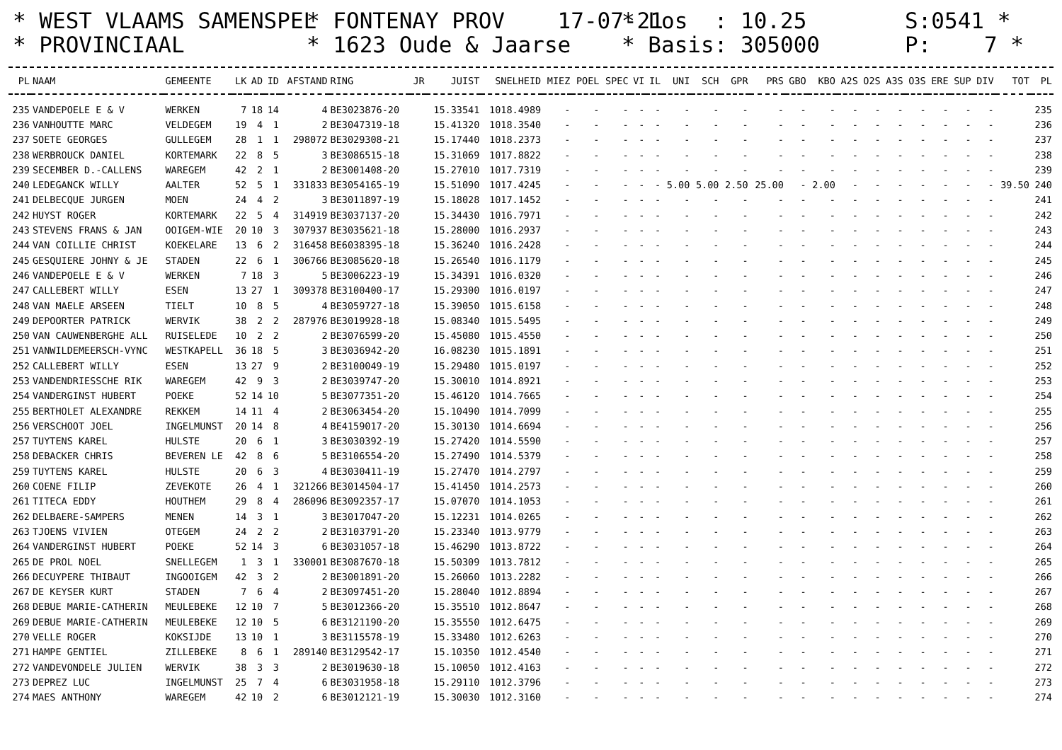* WEST VLAAMS SAMENSPEL * FONTENAY PROV 17-07-21 * Los : 10.25 S:0541 *
* PROVINCIAAL * 1623 Oude & Jaarse * Basis: 305000 P: 7 *
| PL | NAAM | GEMEENTE | LK | AD | ID | AFSTAND | RING | JR | JUIST | SNELHEID | MIEZ | POEL | SPEC | VI | IL | UNI | SCH | GPR | PRS | GBO | KBO | A2S | O2S | A3S | O3S | ERE | SUP | DIV | TOT | PL |
| --- | --- | --- | --- | --- | --- | --- | --- | --- | --- | --- | --- | --- | --- | --- | --- | --- | --- | --- | --- | --- | --- | --- | --- | --- | --- | --- | --- | --- | --- | --- |
| 235 | VANDEPOELE E & V | WERKEN | 7 | 18 | 14 | 4 | BE3023876-20 | | 15.33541 | 1018.4989 | - | - | - | - | - | - | - | - | - | - | - | - | - | - | - | - | - | - | | 235 |
| 236 | VANHOUTTE MARC | VELDEGEM | 19 | 4 | 1 | 2 | BE3047319-18 | | 15.41320 | 1018.3540 | - | - | - | - | - | - | - | - | - | - | - | - | - | - | - | - | - | - | | 236 |
| 237 | SOETE GEORGES | GULLEGEM | 28 | 1 | 1 | 298072 | BE3029308-21 | | 15.17440 | 1018.2373 | - | - | - | - | - | - | - | - | - | - | - | - | - | - | - | - | - | - | | 237 |
| 238 | WERBROUCK DANIEL | KORTEMARK | 22 | 8 | 5 | 3 | BE3086515-18 | | 15.31069 | 1017.8822 | - | - | - | - | - | - | - | - | - | - | - | - | - | - | - | - | - | - | | 238 |
| 239 | SECEMBER D.-CALLENS | WAREGEM | 42 | 2 | 1 | 2 | BE3001408-20 | | 15.27010 | 1017.7319 | - | - | - | - | - | - | - | - | - | - | - | - | - | - | - | - | - | - | | 239 |
| 240 | LEDEGANCK WILLY | AALTER | 52 | 5 | 1 | 331833 | BE3054165-19 | | 15.51090 | 1017.4245 | - | - | - | - | - | 5.00 | 5.00 | 2.50 | 25.00 | - | 2.00 | - | - | - | - | - | - | - | 39.50 | 240 |
| 241 | DELBECQUE JURGEN | MOEN | 24 | 4 | 2 | 3 | BE3011897-19 | | 15.18028 | 1017.1452 | - | - | - | - | - | - | - | - | - | - | - | - | - | - | - | - | - | - | | 241 |
| 242 | HUYST ROGER | KORTEMARK | 22 | 5 | 4 | 314919 | BE3037137-20 | | 15.34430 | 1016.7971 | - | - | - | - | - | - | - | - | - | - | - | - | - | - | - | - | - | - | | 242 |
| 243 | STEVENS FRANS & JAN | OOIGEM-WIE | 20 | 10 | 3 | 307937 | BE3035621-18 | | 15.28000 | 1016.2937 | - | - | - | - | - | - | - | - | - | - | - | - | - | - | - | - | - | - | | 243 |
| 244 | VAN COILLIE CHRIST | KOEKELARE | 13 | 6 | 2 | 316458 | BE6038395-18 | | 15.36240 | 1016.2428 | - | - | - | - | - | - | - | - | - | - | - | - | - | - | - | - | - | - | | 244 |
| 245 | GESQUIERE JOHNY & JE | STADEN | 22 | 6 | 1 | 306766 | BE3085620-18 | | 15.26540 | 1016.1179 | - | - | - | - | - | - | - | - | - | - | - | - | - | - | - | - | - | - | | 245 |
| 246 | VANDEPOELE E & V | WERKEN | 7 | 18 | 3 | 5 | BE3006223-19 | | 15.34391 | 1016.0320 | - | - | - | - | - | - | - | - | - | - | - | - | - | - | - | - | - | - | | 246 |
| 247 | CALLEBERT WILLY | ESEN | 13 | 27 | 1 | 309378 | BE3100400-17 | | 15.29300 | 1016.0197 | - | - | - | - | - | - | - | - | - | - | - | - | - | - | - | - | - | - | | 247 |
| 248 | VAN MAELE ARSEEN | TIELT | 10 | 8 | 5 | 4 | BE3059727-18 | | 15.39050 | 1015.6158 | - | - | - | - | - | - | - | - | - | - | - | - | - | - | - | - | - | - | | 248 |
| 249 | DEPOORTER PATRICK | WERVIK | 38 | 2 | 2 | 287976 | BE3019928-18 | | 15.08340 | 1015.5495 | - | - | - | - | - | - | - | - | - | - | - | - | - | - | - | - | - | - | | 249 |
| 250 | VAN CAUWENBERGHE ALL | RUISELEDE | 10 | 2 | 2 | 2 | BE3076599-20 | | 15.45080 | 1015.4550 | - | - | - | - | - | - | - | - | - | - | - | - | - | - | - | - | - | - | | 250 |
| 251 | VANWILDEMEERSCH-VYNC | WESTKAPELL | 36 | 18 | 5 | 3 | BE3036942-20 | | 16.08230 | 1015.1891 | - | - | - | - | - | - | - | - | - | - | - | - | - | - | - | - | - | - | | 251 |
| 252 | CALLEBERT WILLY | ESEN | 13 | 27 | 9 | 2 | BE3100049-19 | | 15.29480 | 1015.0197 | - | - | - | - | - | - | - | - | - | - | - | - | - | - | - | - | - | - | | 252 |
| 253 | VANDENDRIESSCHE RIK | WAREGEM | 42 | 9 | 3 | 2 | BE3039747-20 | | 15.30010 | 1014.8921 | - | - | - | - | - | - | - | - | - | - | - | - | - | - | - | - | - | - | | 253 |
| 254 | VANDERGINST HUBERT | POEKE | 52 | 14 | 10 | 5 | BE3077351-20 | | 15.46120 | 1014.7665 | - | - | - | - | - | - | - | - | - | - | - | - | - | - | - | - | - | - | | 254 |
| 255 | BERTHOLET ALEXANDRE | REKKEM | 14 | 11 | 4 | 2 | BE3063454-20 | | 15.10490 | 1014.7099 | - | - | - | - | - | - | - | - | - | - | - | - | - | - | - | - | - | - | | 255 |
| 256 | VERSCHOOT JOEL | INGELMUNST | 20 | 14 | 8 | 4 | BE4159017-20 | | 15.30130 | 1014.6694 | - | - | - | - | - | - | - | - | - | - | - | - | - | - | - | - | - | - | | 256 |
| 257 | TUYTENS KAREL | HULSTE | 20 | 6 | 1 | 3 | BE3030392-19 | | 15.27420 | 1014.5590 | - | - | - | - | - | - | - | - | - | - | - | - | - | - | - | - | - | - | | 257 |
| 258 | DEBACKER CHRIS | BEVEREN LE | 42 | 8 | 6 | 5 | BE3106554-20 | | 15.27490 | 1014.5379 | - | - | - | - | - | - | - | - | - | - | - | - | - | - | - | - | - | - | | 258 |
| 259 | TUYTENS KAREL | HULSTE | 20 | 6 | 3 | 4 | BE3030411-19 | | 15.27470 | 1014.2797 | - | - | - | - | - | - | - | - | - | - | - | - | - | - | - | - | - | - | | 259 |
| 260 | COENE FILIP | ZEVEKOTE | 26 | 4 | 1 | 321266 | BE3014504-17 | | 15.41450 | 1014.2573 | - | - | - | - | - | - | - | - | - | - | - | - | - | - | - | - | - | - | | 260 |
| 261 | TITECA EDDY | HOUTHEM | 29 | 8 | 4 | 286096 | BE3092357-17 | | 15.07070 | 1014.1053 | - | - | - | - | - | - | - | - | - | - | - | - | - | - | - | - | - | - | | 261 |
| 262 | DELBAERE-SAMPERS | MENEN | 14 | 3 | 1 | 3 | BE3017047-20 | | 15.12231 | 1014.0265 | - | - | - | - | - | - | - | - | - | - | - | - | - | - | - | - | - | - | | 262 |
| 263 | TJOENS VIVIEN | OTEGEM | 24 | 2 | 2 | 2 | BE3103791-20 | | 15.23340 | 1013.9779 | - | - | - | - | - | - | - | - | - | - | - | - | - | - | - | - | - | - | | 263 |
| 264 | VANDERGINST HUBERT | POEKE | 52 | 14 | 3 | 6 | BE3031057-18 | | 15.46290 | 1013.8722 | - | - | - | - | - | - | - | - | - | - | - | - | - | - | - | - | - | - | | 264 |
| 265 | DE PROL NOEL | SNELLEGEM | 1 | 3 | 1 | 330001 | BE3087670-18 | | 15.50309 | 1013.7812 | - | - | - | - | - | - | - | - | - | - | - | - | - | - | - | - | - | - | | 265 |
| 266 | DECUYPERE THIBAUT | INGOOIGEM | 42 | 3 | 2 | 2 | BE3001891-20 | | 15.26060 | 1013.2282 | - | - | - | - | - | - | - | - | - | - | - | - | - | - | - | - | - | - | | 266 |
| 267 | DE KEYSER KURT | STADEN | 7 | 6 | 4 | 2 | BE3097451-20 | | 15.28040 | 1012.8894 | - | - | - | - | - | - | - | - | - | - | - | - | - | - | - | - | - | - | | 267 |
| 268 | DEBUE MARIE-CATHERIN | MEULEBEKE | 12 | 10 | 7 | 5 | BE3012366-20 | | 15.35510 | 1012.8647 | - | - | - | - | - | - | - | - | - | - | - | - | - | - | - | - | - | - | | 268 |
| 269 | DEBUE MARIE-CATHERIN | MEULEBEKE | 12 | 10 | 5 | 6 | BE3121190-20 | | 15.35550 | 1012.6475 | - | - | - | - | - | - | - | - | - | - | - | - | - | - | - | - | - | - | | 269 |
| 270 | VELLE ROGER | KOKSIJDE | 13 | 10 | 1 | 3 | BE3115578-19 | | 15.33480 | 1012.6263 | - | - | - | - | - | - | - | - | - | - | - | - | - | - | - | - | - | - | | 270 |
| 271 | HAMPE GENTIEL | ZILLEBEKE | 8 | 6 | 1 | 289140 | BE3129542-17 | | 15.10350 | 1012.4540 | - | - | - | - | - | - | - | - | - | - | - | - | - | - | - | - | - | - | | 271 |
| 272 | VANDEVONDELE JULIEN | WERVIK | 38 | 3 | 3 | 2 | BE3019630-18 | | 15.10050 | 1012.4163 | - | - | - | - | - | - | - | - | - | - | - | - | - | - | - | - | - | - | | 272 |
| 273 | DEPREZ LUC | INGELMUNST | 25 | 7 | 4 | 6 | BE3031958-18 | | 15.29110 | 1012.3796 | - | - | - | - | - | - | - | - | - | - | - | - | - | - | - | - | - | - | | 273 |
| 274 | MAES ANTHONY | WAREGEM | 42 | 10 | 2 | 6 | BE3012121-19 | | 15.30030 | 1012.3160 | - | - | - | - | - | - | - | - | - | - | - | - | - | - | - | - | - | - | | 274 |